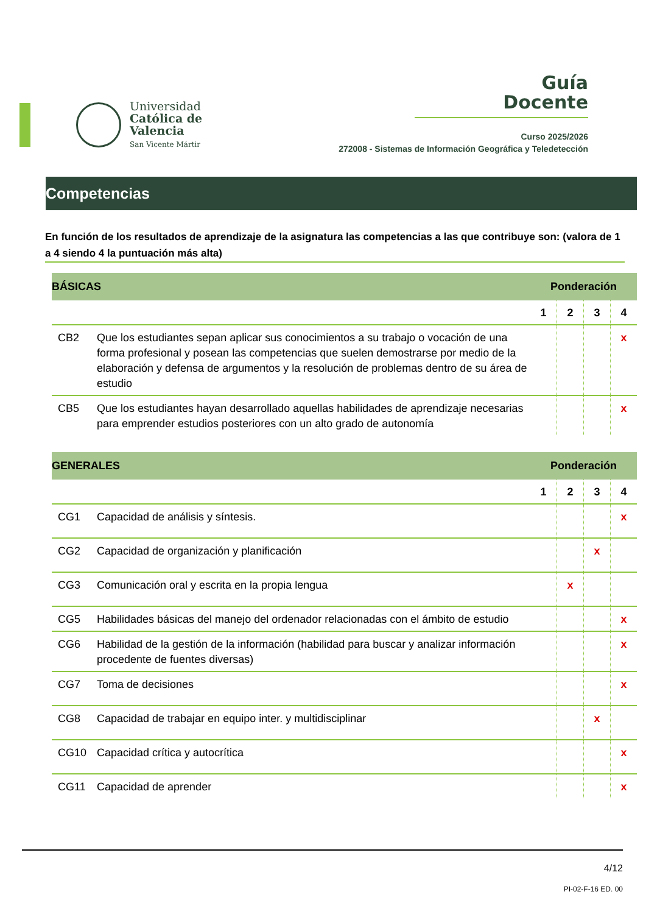Universidad
Católica de
Valencia
San Vicente Mártir
Guía
Docente
Curso 2025/2026
272008 - Sistemas de Información Geográfica y Teledetección
Competencias
En función de los resultados de aprendizaje de la asignatura las competencias a las que contribuye son: (valora de 1 a 4 siendo 4 la puntuación más alta)
| BÁSICAS | | Ponderación | | | |
| --- | --- | --- | --- | --- | --- |
| | | 1 | 2 | 3 | 4 |
| CB2 | Que los estudiantes sepan aplicar sus conocimientos a su trabajo o vocación de una forma profesional y posean las competencias que suelen demostrarse por medio de la elaboración y defensa de argumentos y la resolución de problemas dentro de su área de estudio | | | | x |
| CB5 | Que los estudiantes hayan desarrollado aquellas habilidades de aprendizaje necesarias para emprender estudios posteriores con un alto grado de autonomía | | | | x |
| GENERALES | | Ponderación | | | |
| --- | --- | --- | --- | --- | --- |
| | | 1 | 2 | 3 | 4 |
| CG1 | Capacidad de análisis y síntesis. | | | | x |
| CG2 | Capacidad de organización y planificación | | | x | |
| CG3 | Comunicación oral y escrita en la propia lengua | | x | | |
| CG5 | Habilidades básicas del manejo del ordenador relacionadas con el ámbito de estudio | | | | x |
| CG6 | Habilidad de la gestión de la información (habilidad para buscar y analizar información procedente de fuentes diversas) | | | | x |
| CG7 | Toma de decisiones | | | | x |
| CG8 | Capacidad de trabajar en equipo inter. y multidisciplinar | | | x | |
| CG10 | Capacidad crítica y autocrítica | | | | x |
| CG11 | Capacidad de aprender | | | | x |
4/12
PI-02-F-16 ED. 00